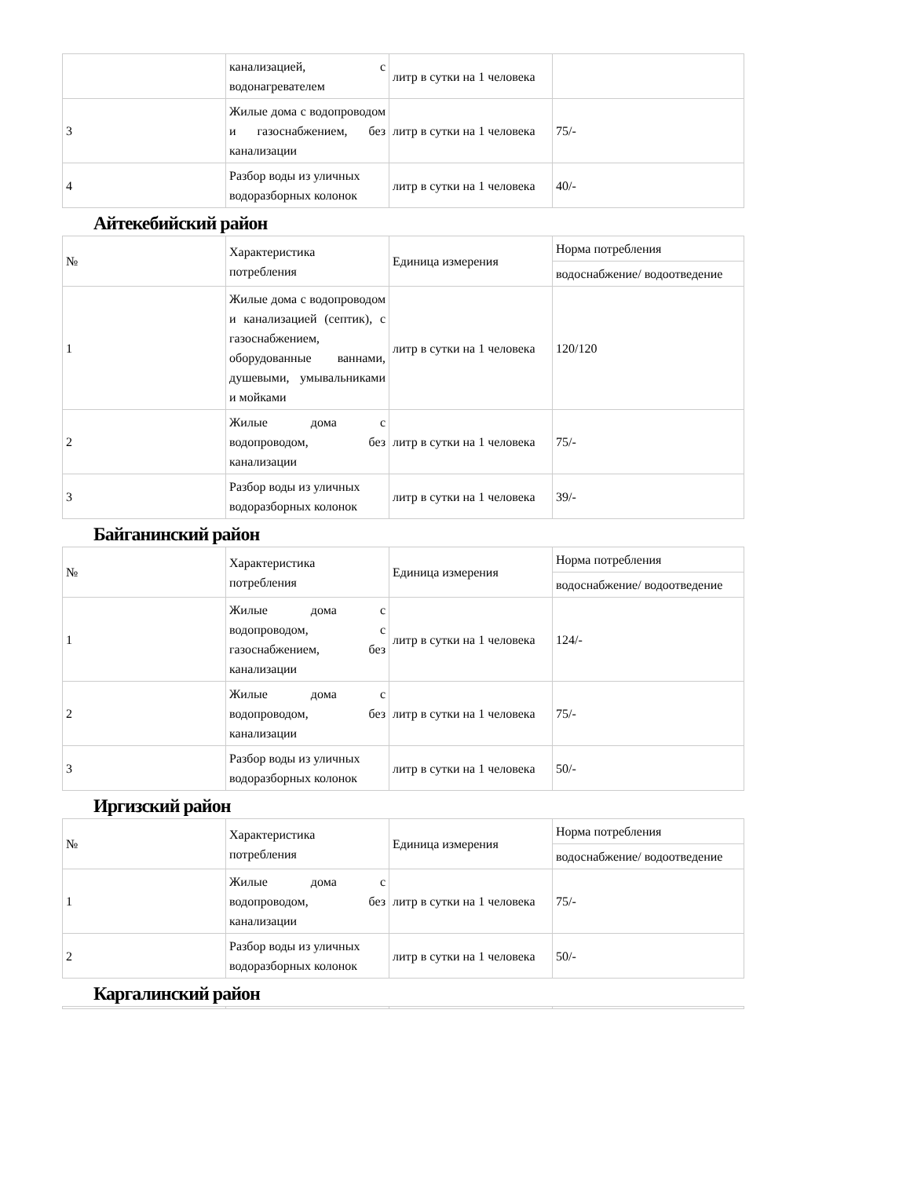| | канализацией, с водонагревателем | литр в сутки на 1 человека | |
| 3 | Жилые дома с водопроводом и газоснабжением, без канализации | литр в сутки на 1 человека | 75/- |
| 4 | Разбор воды из уличных водоразборных колонок | литр в сутки на 1 человека | 40/- |
Айтекебийский район
| № | Характеристика потребления | Единица измерения | Норма потребления |
| | | | водоснабжение/ водоотведение |
| 1 | Жилые дома с водопроводом и канализацией (септик), с газоснабжением, оборудованные ваннами, душевыми, умывальниками и мойками | литр в сутки на 1 человека | 120/120 |
| 2 | Жилые дома с водопроводом, без канализации | литр в сутки на 1 человека | 75/- |
| 3 | Разбор воды из уличных водоразборных колонок | литр в сутки на 1 человека | 39/- |
Байганинский район
| № | Характеристика потребления | Единица измерения | Норма потребления |
| | | | водоснабжение/ водоотведение |
| 1 | Жилые дома с водопроводом, с газоснабжением, без канализации | литр в сутки на 1 человека | 124/- |
| 2 | Жилые дома с водопроводом, без канализации | литр в сутки на 1 человека | 75/- |
| 3 | Разбор воды из уличных водоразборных колонок | литр в сутки на 1 человека | 50/- |
Иргизский район
| № | Характеристика потребления | Единица измерения | Норма потребления |
| | | | водоснабжение/ водоотведение |
| 1 | Жилые дома с водопроводом, без канализации | литр в сутки на 1 человека | 75/- |
| 2 | Разбор воды из уличных водоразборных колонок | литр в сутки на 1 человека | 50/- |
Каргалинский район